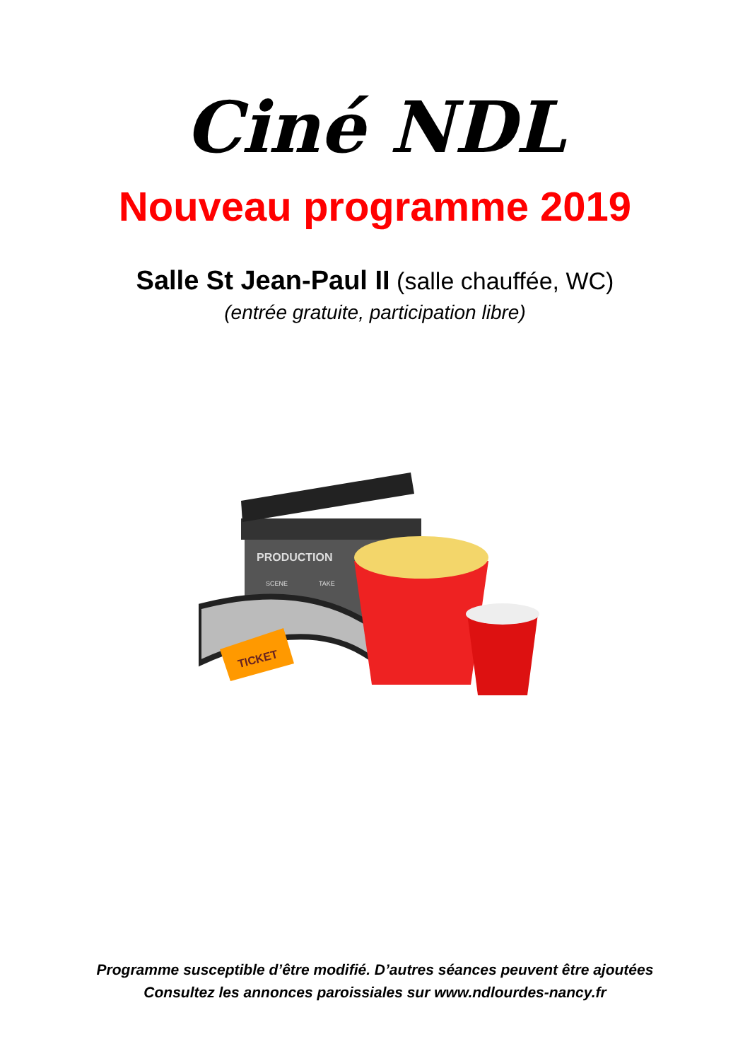Ciné NDL
Nouveau programme 2019
Salle St Jean-Paul II (salle chauffée, WC)
(entrée gratuite, participation libre)
PRODUCTION
SCENE
TAKE
TICKET
Programme susceptible d’être modifié. D’autres séances peuvent être ajoutées
Consultez les annonces paroissiales sur www.ndlourdes-nancy.fr